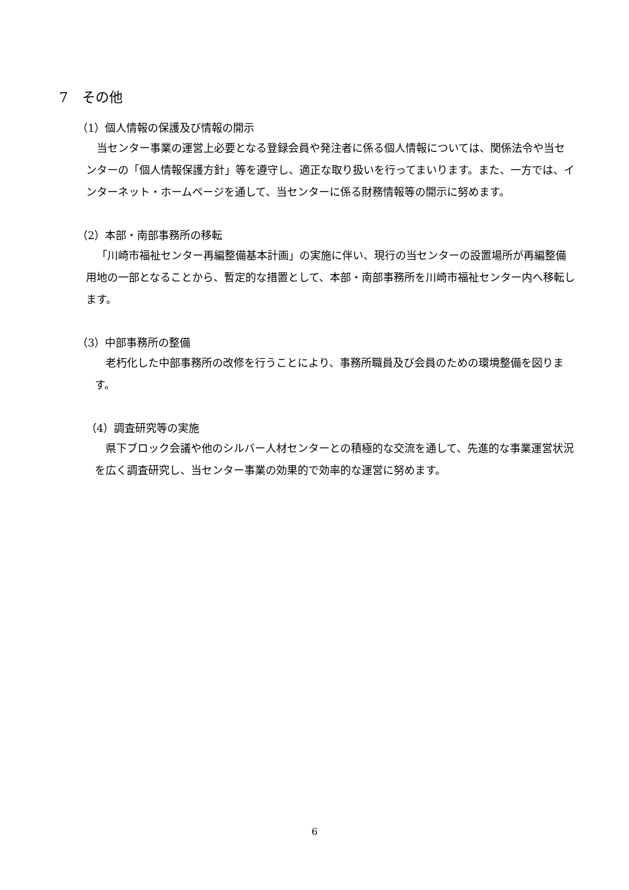7　その他
（1）個人情報の保護及び情報の開示
当センター事業の運営上必要となる登録会員や発注者に係る個人情報については、関係法令や当センターの「個人情報保護方針」等を遵守し、適正な取り扱いを行ってまいります。また、一方では、インターネット・ホームページを通して、当センターに係る財務情報等の開示に努めます。
（2）本部・南部事務所の移転
「川崎市福祉センター再編整備基本計画」の実施に伴い、現行の当センターの設置場所が再編整備用地の一部となることから、暫定的な措置として、本部・南部事務所を川崎市福祉センター内へ移転します。
（3）中部事務所の整備
老朽化した中部事務所の改修を行うことにより、事務所職員及び会員のための環境整備を図ります。
（4）調査研究等の実施
県下ブロック会議や他のシルバー人材センターとの積極的な交流を通して、先進的な事業運営状況を広く調査研究し、当センター事業の効果的で効率的な運営に努めます。
6